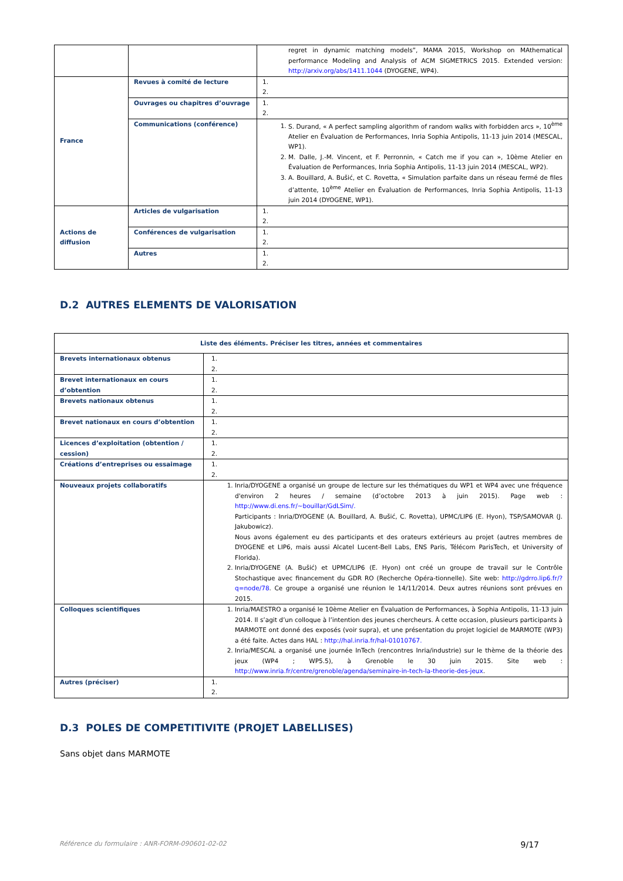| | | regret in dynamic matching models”, MAMA 2015, Workshop on MAthematical performance Modeling and Analysis of ACM SIGMETRICS 2015. Extended version: http://arxiv.org/abs/1411.1044 (DYOGENE, WP4). |
| France | Revues à comité de lecture | 1. 2. |
| | Ouvrages ou chapitres d’ouvrage | 1. 2. |
| | Communications (conférence) | 1. S. Durand, « A perfect sampling algorithm of random walks with forbidden arcs », 10<sup>ème</sup> Atelier en Évaluation de Performances, Inria Sophia Antipolis, 11-13 juin 2014 (MESCAL, WP1). 2. M. Dalle, J.-M. Vincent, et F. Perronnin, « Catch me if you can », 10ème Atelier en Évaluation de Performances, Inria Sophia Antipolis, 11-13 juin 2014 (MESCAL, WP2). 3. A. Bouillard, A. Bušić, et C. Rovetta, « Simulation parfaite dans un réseau fermé de files d’attente, 10<sup>ème</sup> Atelier en Évaluation de Performances, Inria Sophia Antipolis, 11-13 juin 2014 (DYOGENE, WP1). |
| Actions de diffusion | Articles de vulgarisation | 1. 2. |
| | Conférences de vulgarisation | 1. 2. |
| | Autres | 1. 2. |
D.2 AUTRES ELEMENTS DE VALORISATION
| Liste des éléments. Préciser les titres, années et commentaires | |
| --- | --- |
| Brevets internationaux obtenus | 1. 2. |
| Brevet internationaux en cours d’obtention | 1. 2. |
| Brevets nationaux obtenus | 1. 2. |
| Brevet nationaux en cours d’obtention | 1. 2. |
| Licences d’exploitation (obtention / cession) | 1. 2. |
| Créations d’entreprises ou essaimage | 1. 2. |
| Nouveaux projets collaboratifs | 1. Inria/DYOGENE a organisé un groupe de lecture sur les thématiques du WP1 et WP4 avec une fréquence d'environ 2 heures / semaine (d’octobre 2013 à juin 2015). Page web : http://www.di.ens.fr/~bouillar/GdLSim/. Participants : Inria/DYOGENE (A. Bouillard, A. Bušić, C. Rovetta), UPMC/LIP6 (E. Hyon), TSP/SAMOVAR (J. Jakubowicz). Nous avons également eu des participants et des orateurs extérieurs au projet (autres membres de DYOGENE et LIP6, mais aussi Alcatel Lucent-Bell Labs, ENS Paris, Télécom ParisTech, et University of Florida). 2. Inria/DYOGENE (A. Bušić) et UPMC/LIP6 (E. Hyon) ont créé un groupe de travail sur le Contrôle Stochastique avec financement du GDR RO (Recherche Opéra-tionnelle). Site web: http://gdrro.lip6.fr/?q=node/78 . Ce groupe a organisé une réunion le 14/11/2014. Deux autres réunions sont prévues en 2015. |
| Colloques scientifiques | 1. Inria/MAESTRO a organisé le 10ème Atelier en Évaluation de Performances, à Sophia Antipolis, 11-13 juin 2014. Il s’agit d’un colloque à l’intention des jeunes chercheurs. À cette occasion, plusieurs participants à MARMOTE ont donné des exposés (voir supra), et une présentation du projet logiciel de MARMOTE (WP3) a été faite. Actes dans HAL : http://hal.inria.fr/hal-01010767. 2. Inria/MESCAL a organisé une journée InTech (rencontres Inria/industrie) sur le thème de la théorie des jeux (WP4 ; WP5.5), à Grenoble le 30 juin 2015. Site web : http://www.inria.fr/centre/grenoble/agenda/seminaire-in-tech-la-theorie-des-jeux . |
| Autres (préciser) | 1. 2. |
D.3 POLES DE COMPETITIVITE (PROJET LABELLISES)
Sans objet dans MARMOTE
Référence du formulaire : ANR-FORM-090601-02-02 9/17